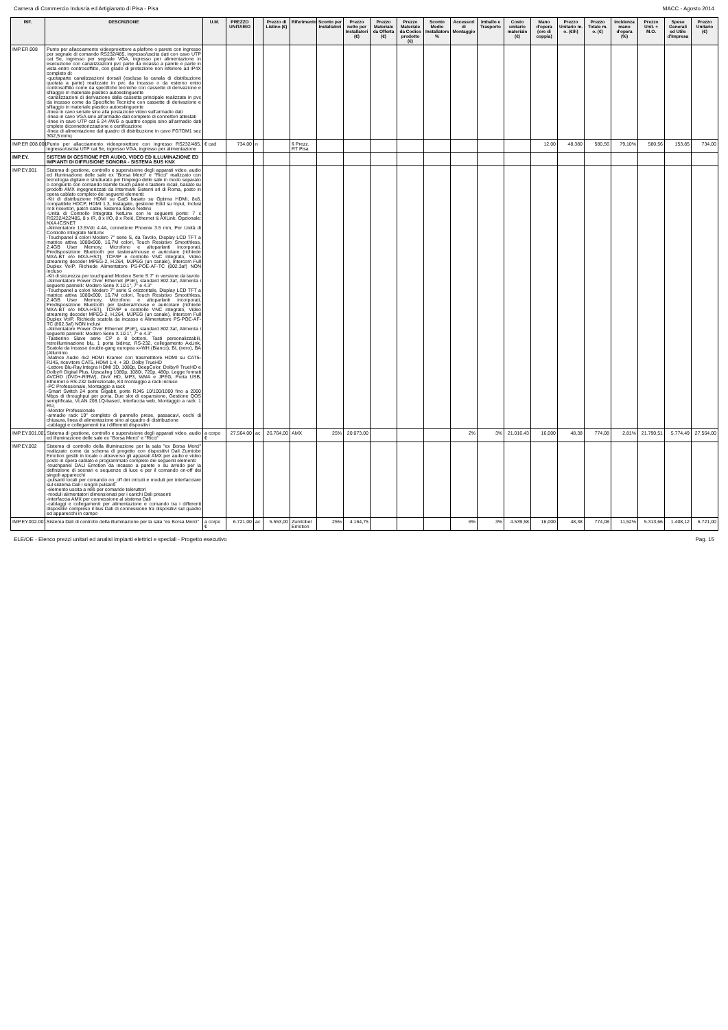Camera di Commercio Indusria ed Artigianato di Pisa - Pisa MACC - Agosto 2014
| RIF. | DESCRIZIONE | U.M. | PREZZO UNITARIO | | Prezzo di Listino (€) | Riferimento | Sconto per Installatori | Prezzo netto per Installatori (€) | Prezzo Materiale da Offerta (€) | Prezzo Materiale da Codice prodotto (€) | Sconto Medio Installatore % | Accessori di Montaggio | Imballo e Trasporto | Costo unitario materiale (€) | Mano d'opera (ore di coppia) | Prezzo Unitario m. o. (€/h) | Prezzo Totale m. o. (€) | Incidenza mano d'opera (%) | Prezzo Unit. + M.O. | Spese Generali ed Utile d'Impresa | Prezzo Unitario (€) |
| --- | --- | --- | --- | --- | --- | --- | --- | --- | --- | --- | --- | --- | --- | --- | --- | --- | --- | --- | --- | --- | --- |
| IMP.ER.008 | Punto per allacciamento videoproiettore a plafone o parete con ingresso per segnale di comando RS232/485, ingresso/uscita dati con cavo UTP cat 5e, ingresso per segnale VGA, ingresso per alimentazione in esecuzione con canalizzazioni pvc parte da incasso a parete e parte in vista entro controsoffitto, con grado di protezione non inferiore ad IP4X completo di: -quotaparte canalizzazioni dorsali (esclusa la canala di distribuzione quotata a parte) realizzate in pvc da incasso o da esterno entro controsoffitto come da specifiche tecniche con cassette di derivazione e sfilaggio in materiale plastico autoestinguente -canalizzazioni di derivazione dalla cassetta principale realizzate in pvc da incasso come da Specifiche Tecniche con cassette di derivazione e sfilaggio in materiale plastico autoestinguente -linea in cavo seriale sino alla postazione video sull'armadio dati -linea in cavo VGA sino all'armadio dati completo di connettori attestati -linee in cavo UTP cat 6 24 AWG a quattro coppie sino all'armadio dati cmpleto diconnettorizzazione e certificazione -linea di alimentazione dal quadro di distribuzione in cavo FG7OM1 sez 3G2,5 mmq | | | | | | | | | | | | | | | | | | | | |
| IMP.ER.008.001 | Punto per allacciamento videoproiettore con ingresso RS232/485, ingresso/uscita UTP cat 5e, ingresso VGA, ingresso per alimentazione | € cad | 734,00 | n | | § Prezz. RT Pisa | | | | | | | | | 12,00 | 48,380 | 580,56 | 79,10% | 580,56 | 153,85 | 734,00 |
| IMP.EY. | SISTEMI DI GESTIONE PER AUDIO, VIDEO ED ILLUMINAZIONE ED IMPIANTI DI DIFFUSIONE SONORA - SISTEMA BUS KNX | | | | | | | | | | | | | | | | | | | | |
| IMP.EY.001 | Sistema di gestione, controllo e supervisione degli apparati video, audio ed illuminazione delle sale ex "Borsa Merci" e "Ricci" realizzato con tecnologia digitale e strutturato per l'impiego delle sale in modo separato o congiunto con comando tramite touch panel e tastiere locali, basato su prodotti AMX ingegnerizzati da Intermark Sistemi srl di Roma, posto in opera cablato completo dei seguenti elementi: -Kit di distribuzione HDMI su Cat5 basato su Optima HDMI, 8x8, compatibile HDCP, HDMI 1.3, Instagate, gestione Edid su Input, Inclusi nr.8 ricevitori, patch cable, Sistema nativo Netlinx -Unità di Controllo Integrata NetLinx con le seguenti porte: 7 x RS232/422/485, 8 x IR, 8 x I/O, 8 x Relè, Ethernet & AXLink, Opzionale: NXA-ICSNET -Alimentatore 13.5Vdc 4.4A, connettore Phoenix 3.5 mm, Per Unità di Controllo Integrate NetLinx -Touchpanel a colori Modero 7" serie S, da Tavolo, Display LCD TFT a matrice attiva 1080x600, 16,7M colori, Touch Resistivo Smoothless, 2.4GB User Memory, Microfono e altoparlanti incorporati, Predisposizione Bluetooth per tastiera/mouse e auricolare (richiede MXA-BT e/o MXA-HST), TCP/IP e controllo VNC integrato, Video streaming decoder MPEG-2, H.264, MJPEG (un canale), Intercom Full Duplex VoIP, Richiede Alimentatore PS-POE-AF-TC (802.3af) NON incluso -Kit di sicurezza per touchpanel Modero Serie S 7" in versione da tavolo -Alimentatore Power Over Ethernet (PoE), standard 802.3af, Alimenta i seguenti pannelli: Modero Serie X 10.1", 7" e 4.3" -Touchpanel a colori Modero 7" serie S orizzontale, Display LCD TFT a matrice attiva 1080x600, 16,7M colori, Touch Resistivo Smoothless, 2.4GB User Memory, Microfono e altoparlanti incorporati, Predisposizione Bluetooth per tastiera/mouse e auricolare (richiede MXA-BT e/o MXA-HST), TCP/IP e controllo VNC integrato, Video streaming decoder MPEG-2, H.264, MJPEG (un canale), Intercom Full Duplex VoIP, Richiede scatola da incasso e Alimentatore PS-POE-AF-TC (802.3af) NON inclusi -Alimentatore Power Over Ethernet (PoE), standard 802.3af, Alimenta i seguenti pannelli: Modero Serie X 10.1", 7" e 4.3" -Tastierino Slave serie CP a 8 bottoni, Tasti personalizzabili, retroilluminazione blu, 1 porta bidirez, RS-232, collegamento AxLink, Scatola da incasso double-gang europea x=WH (Bianco), BL (nero), BA (Alluminio -Matrice Audio 4x2 HDMI Kramer con trasmettitore HDMI su CAT5-RJ45, ricevitore CAT5, HDMI 1.4, + 3D, Dolby TrueHD -Lettore Blu-Ray,Integra HDMI 3D, 1080p, DeepColor, Dolby® TrueHD e Dolby® Digital Plus, Upscaling 1080p, 1080i, 720p, 480p, Legge formati AVCHD (DVD+-R/RW), DivX HD, MP3, WMA e JPEG, Porta USB, Ethernet e RS-232 bidirezionale, Kit montaggio a rack incluso -PC Professionale, Montaggio a rack -Smart Switch 24 porte Gigabit, porte RJ45 10/100/1000 fino a 2000 Mbps di throughput per porta, Due slot di espansione, Gestione QOS semplificata, VLAN 208.1Q-based, Interfaccia web, Montaggio a rack: 1 RU, -Monitor Professionale -armadio rack 19" completo di pannello prese, passacavi, cechi di chiusura, linea di alimentazione sino al quadro di distribuzione -cablaggi e collegamenti tra i differenti dispositivi | | | | | | | | | | | | | | | | | | | | |
| IMP.EY.001.001 | Sistema di gestione, controllo e supervisione degli apparati video, audio ed illuminazione delle sale ex "Borsa Merci" e "Ricci" | a corpo € | 27.564,00 | ac | 26.764,00 | AMX | 25% | 20.073,00 | | | | 2% | 3% | 21.016,43 | 16,000 | 48,38 | 774,08 | 2,81% | 21.790,51 | 5.774,49 | 27.564,00 |
| IMP.EY.002 | Sistema di controllo della illuminazione per la sala "ex Borsa Merci" realizzato come da schema di progetto con dispositivi Dali Zumtobe Emotion gestiti in locale o attraverso gli apparati AMX per audio e video posto in opera cablato e programmato completo dei seguenti elementi: -touchpanel DALI Emotion da incasso a parete o su arredo per la definizione di scenari e sequenze di luce e per il comando on-off dei singoli apparecchi -pulsanti locali per comando on_off dei circuiti e moduli per interfacciare sul sistema Dali i singoli pulsanti -elemento uscita a relè per comando teleruttori -moduli alimentatori dimensionati per i carichi Dali presenti -interfaccia AMX per connessione al sistema Dali -cablaggi e collegamenti per alimentazione e comando tra i differenti dispositivi compreso il bus Dali di connessione tra dispositivi sul quadro ed apparecchi in campo | | | | | | | | | | | | | | | | | | | | |
| IMP.EY.002.001 | Sistema Dali di controllo della illuminazione per la sala "ex Borsa Merci" | a corpo € | 6.721,00 | ac | 5.553,00 | Zumtobel Emotion | 25% | 4.164,75 | | | | 6% | 3% | 4.539,58 | 16,000 | 48,38 | 774,08 | 11,52% | 5.313,66 | 1.408,12 | 6.721,00 |
ELE/OE - Elenco prezzi unitari ed analisi impianti elettrici e speciali - Progetto esecutivo Pag. 15